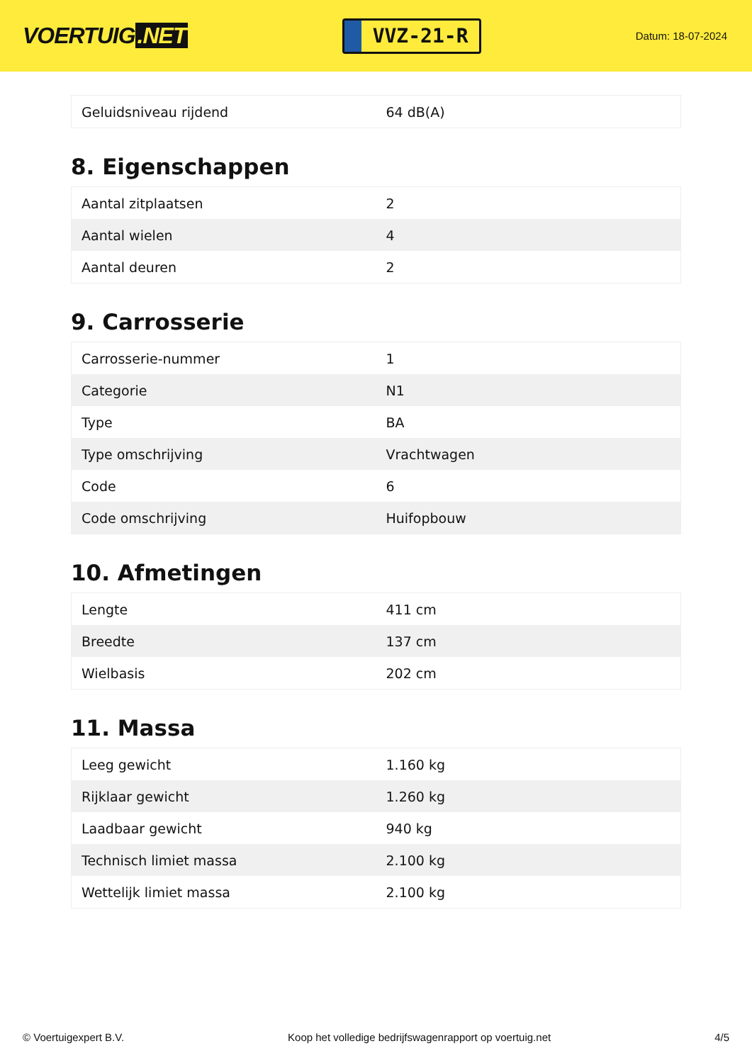VOERTUIG.NET
VVZ-21-R
Datum: 18-07-2024
| Geluidsniveau rijdend | 64 dB(A) |
8. Eigenschappen
| Aantal zitplaatsen | 2 |
| Aantal wielen | 4 |
| Aantal deuren | 2 |
9. Carrosserie
| Carrosserie-nummer | 1 |
| Categorie | N1 |
| Type | BA |
| Type omschrijving | Vrachtwagen |
| Code | 6 |
| Code omschrijving | Huifopbouw |
10. Afmetingen
| Lengte | 411 cm |
| Breedte | 137 cm |
| Wielbasis | 202 cm |
11. Massa
| Leeg gewicht | 1.160 kg |
| Rijklaar gewicht | 1.260 kg |
| Laadbaar gewicht | 940 kg |
| Technisch limiet massa | 2.100 kg |
| Wettelijk limiet massa | 2.100 kg |
© Voertuigexpert B.V. Koop het volledige bedrijfswagenrapport op voertuig.net 4/5